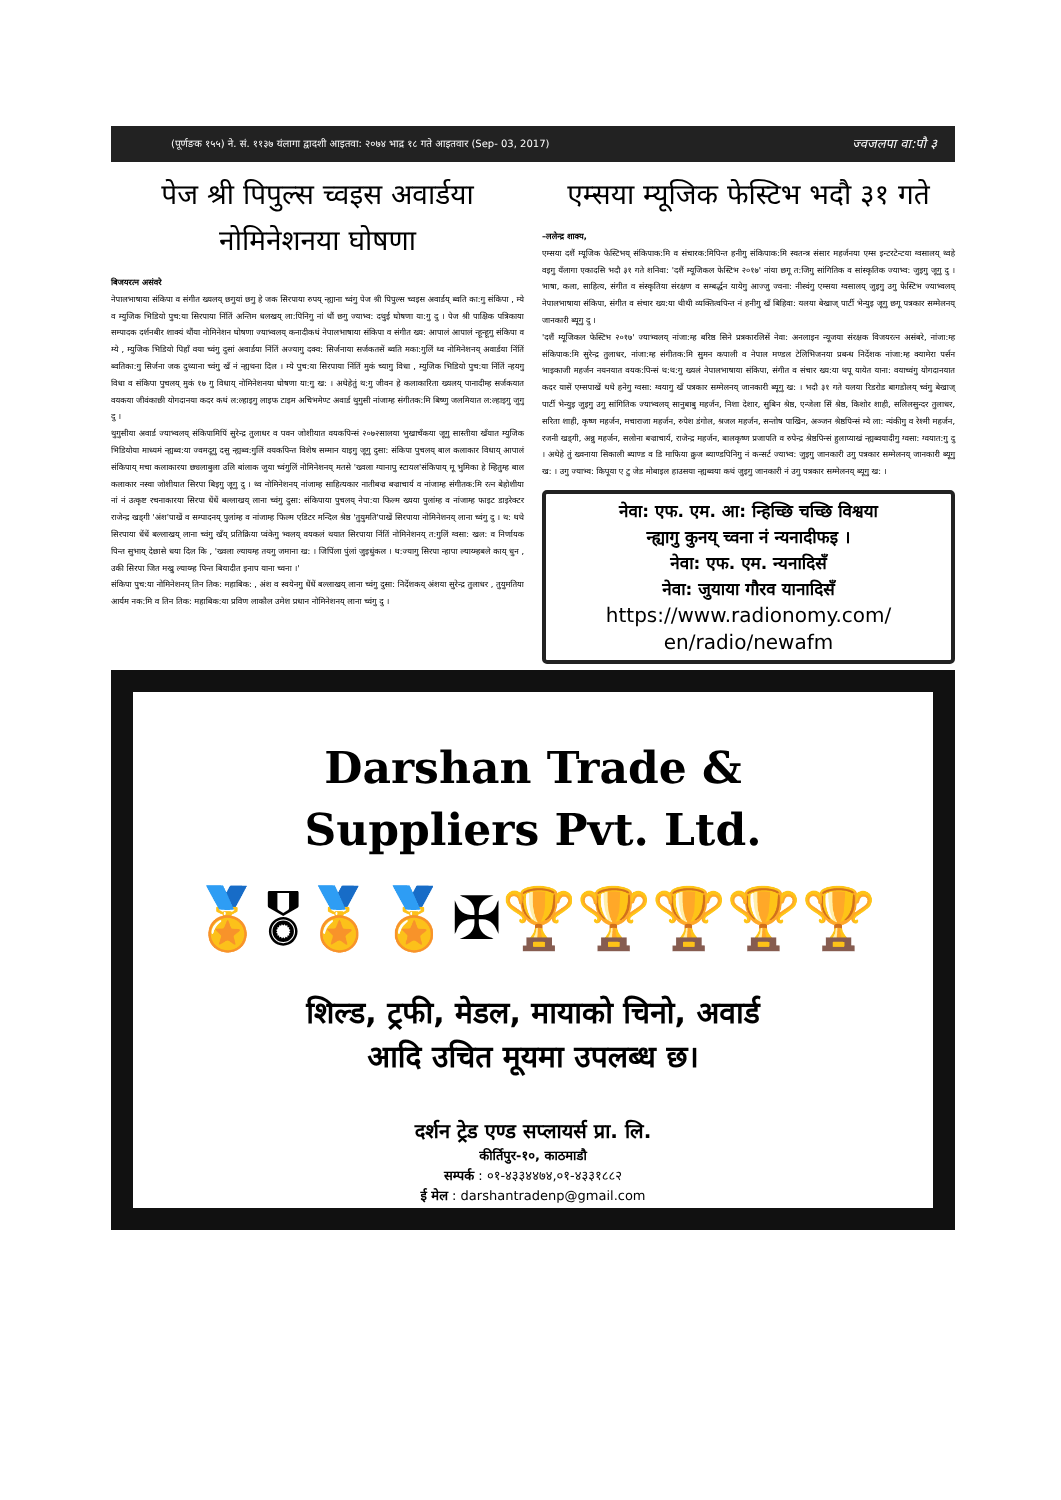(पूर्णङक १५५) ने. सं. ११३७ यंलागा द्वादशी आइतवा: २०७४ भाद्र १८ गते आइतवार (Sep- 03, 2017) ज्वजलपा वा:पौ ३
पेज श्री पिपुल्स च्वइस अवार्डया नोमिनेशनया घोषणा
बिजयरत्न असंवरे
नेपालभाषाया संकिपा व संगीत ख्यलय् छगुयां छगु हे जक सिरपाया रुपय् न्ह्याना च्वंगु पेज श्री पिपुल्स च्वइस अवार्डय् ब्वति का:गु संकिपा , म्ये व म्युजिक भिडियो पुच:या सिरपाया निंतिं अन्तिम धलखय् ला:पिनिगु नां थौं छगु ज्याभ्व: दथुई घोषणा या:गु दु । पेज श्री पाक्षिक पत्रिकाया सम्पादक दर्शनबीर शाक्यं थौंया नोमिनेशन घोषणा ज्याभ्वलय् कनादीकथं नेपालभाषाया संकिपा व संगीत ख्य: आपालं आपालं न्हून्हूगु संकिपा व म्ये , म्युजिक भिडियो पिहाँ वया च्वंगु दुसां अवार्डया निंतिं अज्यागु दक्व: सिर्जनाया सर्जकतसें ब्वति मका:गुलिं थ्व नोमिनेशनय् अवार्डया निंतिं ब्वतिका:गु सिर्जना जक दुथ्याना च्वंगु खँ नं न्ह्यथना दिल । म्ये पुच:या सिरपाया निंतिं मुकं च्यागु विधा , म्युजिक भिडियो पुच:या निंतिं न्हयगु विधा व संकिपा पुचलय् मुकं १७ गु विधाय् नोमिनेशनया घोषणा या:गु ख: । अथेहेतुं थ:गु जीवन हे कलाकारिता ख्यलय् पानादीम्ह सर्जकयात वयकया जीवंकाछी योगदानया कदर कथं ल:ल्हाइगु लाइफ टाइम अचिभमेण्ट अवार्ड थुगुसी नांजाम्ह संगीतक:मि बिष्णु जलमियात ल:ल्हाइगु जुगु दु ।
थुगुसीया अवार्ड ज्याभ्वलय् संकिपामिपिं सुरेन्द्र तुलाधर व पवन जोशीयात वयकपिन्सं २०७२सालया भुखाचँकया जूगु सास्तीया खँयात म्युजिक भिडियोया माध्यमं न्ह्यब्व:या ज्वमदूगु दसु न्ह्यब्व:गुलिं वयकपिन्त विशेष सम्मान याइगु जूगु दुसा: संकिपा पुचलय् बाल कलाकार विधाय् आपालं संकिपाय् मचा कलाकारया छ्यलाबुला उलि बांलाक जुया च्वंगुलिं नोमिनेशनय् मतसे 'ख्वला ग्यानापु स्टायल'संकिपाय् मू भुमिका हे म्हितुम्ह बाल कलाकार नस्वा जोशीयात सिरपा बिइगु जूगु दु । थ्व नोमिनेशनय् नांजाम्ह साहित्यकार नातीबज्र बज्राचार्य व नांजाम्ह संगीतक:मि रत्न बेहोशीया नां नं उत्कृष्ट रचनाकारया सिरपा धेंधें बल्लाखय् लाना च्वंगु दुसा: संकिपाया पुचलय् नेपा:या फिल्म ख्यया पुलांम्ह व नांजाम्ह फाइट डाइरेक्टर राजेन्द्र खड्गी 'अंश'पाखें व सम्पादनय् पुलांम्ह व नांजाम्ह फिल्म एडिटर मन्दिल श्रेष्ठ 'तुयुमति'पाखें सिरपाया नोमिनेशनय् लाना च्वंगु दु । थ: थथे सिरपाया धेंधें बल्लाखय् लाना च्वंगु खँय् प्रतिक्रिया प्वंकेगु भ्वलय् वयकलं थयात सिरपाया निंतिं नोमिनेशनय् त:गुलिं ग्वसा: खल: व निर्णायक पिन्त सुभाय् देछासे धया दिल कि , 'ख्वला ल्यायम्ह तयगु जमाना ख: । जिपिंला पुंलां जुइधुंकल । थ:ज्यागु सिरपा न्हापा ल्याय्म्हबले काय् धुन , उकी सिरपा जित मखु ल्याय्म्ह पिन्त बियादीत इनाप याना च्वना ।'
संकिपा पुच:या नोमिनेशनय् तिन तिक: महाबिक: , अंश व स्वयेनगु धेंधें बल्लाखय् लाना च्वंगु दुसा: निर्देशकय् अंशया सुरेन्द्र तुलाधर , तुयुमतिया आर्यम नक:मि व तिन तिक: महाबिक:या प्रविण लाकौल उमेश प्रधान नोमिनेशनय् लाना च्वंगु दु ।
एम्सया म्यूजिक फेस्टिभ भदौ ३१ गते
–ललेन्द्र शाक्य,
एम्सया दशैं म्यूजिक फेस्टिभय् संकिपाक:मि व संचारक:मिपिन्त हनीगु संकिपाक:मि स्वतन्त्र संसार महर्जनया एम्स इन्टरटेन्टया ग्वसालय् थ्वहे वइगु यँलागा एकादसि भदौ ३१ गते शनिवा: 'दशैं म्यूजिकल फेस्टिभ २०१७' नांया छगू त:जिगु सांगितिक व सांस्कृतिक ज्याभ्व: जुइगु जूगु दु । भाषा, कला, साहित्य, संगीत व संस्कृतिया संरक्षण व सम्बर्द्धन यायेगु आज्जु ज्वना: नीस्वंगु एम्सया ग्वसालय् जुइगु उगु फेस्टिभ ज्याभ्वलय् नेपालभाषाया संकिपा, संगीत व संचार ख्य:या थीथी व्यक्तित्वपिन्त नं हनीगु खँ बिहिवा: यलया बेखाज् पार्टी भेन्युइ जूगु छगू पत्रकार सम्मेलनय् जानकारी ब्यूगु दु ।
'दशैं म्यूजिकल फेस्टिभ २०१७' ज्याभ्वलय् नांजा:म्ह बरिष्ठ सिने प्रत्रकारलिसें नेवा: अनलाइन न्यूजया संरक्षक विजयरत्न असंबरे, नांजा:म्ह संकिपाक:मि सुरेन्द्र तुलाधर, नांजा:म्ह संगीतक:मि सुमन कपाली व नेपाल मण्डल टेलिभिजनया प्रबन्ध निर्देशक नांजा:म्ह क्यामेरा पर्सन भाइकाजी महर्जन नयनयात वयक:पिन्सं थ:थ:गु ख्यलं नेपालभाषाया संकिपा, संगीत व संचार ख्य:या थपू यायेत याना: वयाच्वंगु योगदानयात कदर यासें एम्सपाखें थथे हनेगु ग्वसा: ग्वयागु खँ पत्रकार सम्मेलनय् जानकारी ब्यूगु ख: । भदौ ३१ गते यलया रिडरोड बागडोलय् च्वंगु बेखाज् पार्टी भेन्युइ जुइगु उगु सांगितिक ज्याभ्वलय् सानुबाबु महर्जन, निशा देशार, सुबिन श्रेष्ठ, एन्जेला सिं श्रेष्ठ, किशोर शाही, सलिलसुन्दर तुलाधर, सरिता शाही, कृष्ण महर्जन, मचाराजा महर्जन, रुपेश डंगोल, श्रजल महर्जन, सन्तोष पाखिन, अञ्जन श्रेष्ठपिन्सं म्ये ला: न्यंकीगु व रेश्मी महर्जन, रजनी खड्गी, अन्नु महर्जन, सलोना बज्राचार्य, राजेन्द्र महर्जन, बालकृष्ण प्रजापति व रुपेन्द्र श्रेष्ठपिन्सं हुलाप्याखं न्ह्यब्वयादीगु ग्वसा: ग्वयात:गु दु । अथेहे तुं ख्वनाया सिकाली ब्याण्ड व डि माफिया क्रुज ब्याण्डपिनिगु नं कन्सर्ट ज्याभ्व: जुइगु जानकारी उगु पत्रकार सम्मेलनय् जानकारी ब्यूगु ख: । उगु ज्याभ्व: किपूया ए टु जेड मोबाइल हाउसया न्ह्यब्वया कथं जुइगु जानकारी नं उगु पत्रकार सम्मेलनय् ब्यूगु ख: ।
नेवा: एफ. एम. आ: न्हिच्छि चच्छि विश्वया
न्ह्यागु कुनय् च्वना नं न्यनादीफइ ।
नेवा: एफ. एम. न्यनादिसँ
नेवा: जुयाया गौरव यानादिसँ
https://www.radionomy.com/
en/radio/newafm
Darshan Trade &
Suppliers Pvt. Ltd.
🏅🎖🏅🏅✠🏆🏆🏆🏆🏆
शिल्ड, ट्रफी, मेडल, मायाको चिनो, अवार्ड
आदि उचित मूयमा उपलब्ध छ।
दर्शन ट्रेड एण्ड सप्लायर्स प्रा. लि.
कीर्तिपुर-१०, काठमाडौ
सम्पर्क : ०१-४३३४४७४,०१-४३३१८८२
ई मेल : darshantradenp@gmail.com